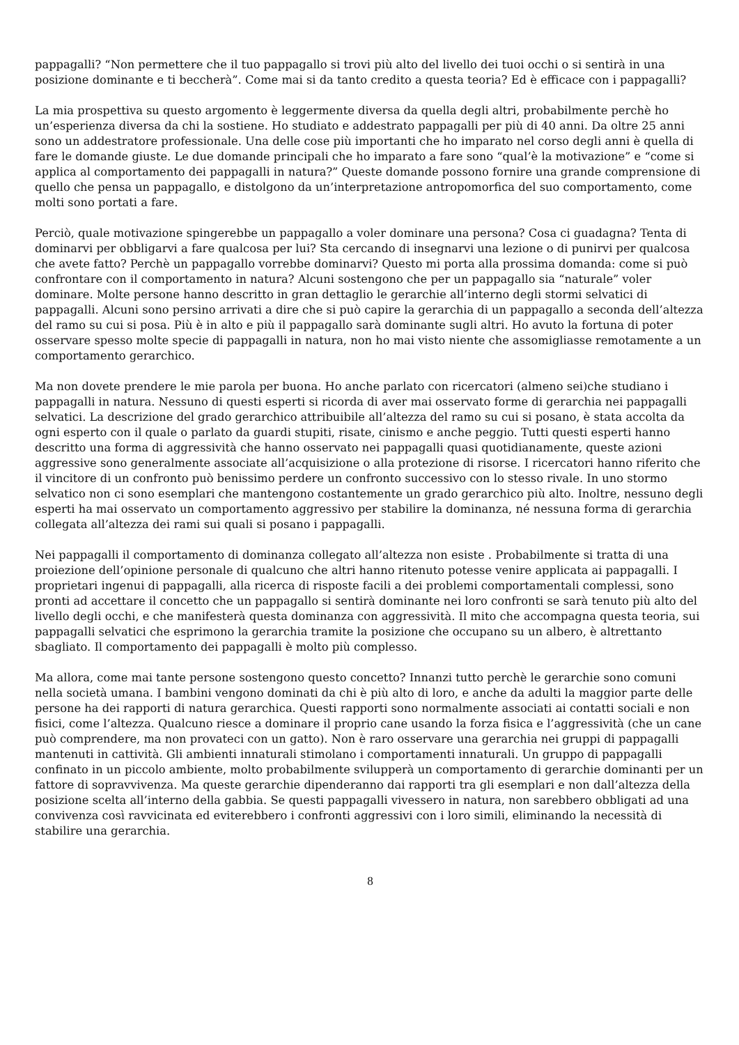pappagalli? “Non permettere che il tuo pappagallo si trovi più alto del livello dei tuoi occhi o si sentirà in una posizione dominante e ti beccherà”. Come mai si da tanto credito a questa teoria? Ed è efficace con i pappagalli?
La mia prospettiva su questo argomento è leggermente diversa da quella degli altri, probabilmente perchè ho un’esperienza diversa da chi la sostiene. Ho studiato e addestrato pappagalli per più di 40 anni. Da oltre 25 anni sono un addestratore professionale. Una delle cose più importanti che ho imparato nel corso degli anni è quella di fare le domande giuste. Le due domande principali che ho imparato a fare sono “qual’è la motivazione” e “come si applica al comportamento dei pappagalli in natura?” Queste domande possono fornire una grande comprensione di quello che pensa un pappagallo, e distolgono da un’interpretazione antropomorfica del suo comportamento, come molti sono portati a fare.
Perciò, quale motivazione spingerebbe un pappagallo a voler dominare una persona? Cosa ci guadagna? Tenta di dominarvi per obbligarvi a fare qualcosa per lui? Sta cercando di insegnarvi una lezione o di punirvi per qualcosa che avete fatto? Perchè un pappagallo vorrebbe dominarvi? Questo mi porta alla prossima domanda: come si può confrontare con il comportamento in natura? Alcuni sostengono che per un pappagallo sia “naturale” voler dominare. Molte persone hanno descritto in gran dettaglio le gerarchie all’interno degli stormi selvatici di pappagalli. Alcuni sono persino arrivati a dire che si può capire la gerarchia di un pappagallo a seconda dell’altezza del ramo su cui si posa. Più è in alto e più il pappagallo sarà dominante sugli altri. Ho avuto la fortuna di poter osservare spesso molte specie di pappagalli in natura, non ho mai visto niente che assomigliasse remotamente a un comportamento gerarchico.
Ma non dovete prendere le mie parola per buona. Ho anche parlato con ricercatori (almeno sei)che studiano i pappagalli in natura. Nessuno di questi esperti si ricorda di aver mai osservato forme di gerarchia nei pappagalli selvatici. La descrizione del grado gerarchico attribuibile all’altezza del ramo su cui si posano, è stata accolta da ogni esperto con il quale o parlato da guardi stupiti, risate, cinismo e anche peggio. Tutti questi esperti hanno descritto una forma di aggressività che hanno osservato nei pappagalli quasi quotidianamente, queste azioni aggressive sono generalmente associate all’acquisizione o alla protezione di risorse. I ricercatori hanno riferito che il vincitore di un confronto può benissimo perdere un confronto successivo con lo stesso rivale. In uno stormo selvatico non ci sono esemplari che mantengono costantemente un grado gerarchico più alto. Inoltre, nessuno degli esperti ha mai osservato un comportamento aggressivo per stabilire la dominanza, né nessuna forma di gerarchia collegata all’altezza dei rami sui quali si posano i pappagalli.
Nei pappagalli il comportamento di dominanza collegato all’altezza non esiste . Probabilmente si tratta di una proiezione dell’opinione personale di qualcuno che altri hanno ritenuto potesse venire applicata ai pappagalli. I proprietari ingenui di pappagalli, alla ricerca di risposte facili a dei problemi comportamentali complessi, sono pronti ad accettare il concetto che un pappagallo si sentirà dominante nei loro confronti se sarà tenuto più alto del livello degli occhi, e che manifesterà questa dominanza con aggressività. Il mito che accompagna questa teoria, sui pappagalli selvatici che esprimono la gerarchia tramite la posizione che occupano su un albero, è altrettanto sbagliato. Il comportamento dei pappagalli è molto più complesso.
Ma allora, come mai tante persone sostengono questo concetto? Innanzi tutto perchè le gerarchie sono comuni nella società umana. I bambini vengono dominati da chi è più alto di loro, e anche da adulti la maggior parte delle persone ha dei rapporti di natura gerarchica. Questi rapporti sono normalmente associati ai contatti sociali e non fisici, come l’altezza. Qualcuno riesce a dominare il proprio cane usando la forza fisica e l’aggressività (che un cane può comprendere, ma non provateci con un gatto). Non è raro osservare una gerarchia nei gruppi di pappagalli mantenuti in cattività. Gli ambienti innaturali stimolano i comportamenti innaturali. Un gruppo di pappagalli confinato in un piccolo ambiente, molto probabilmente svilupperà un comportamento di gerarchie dominanti per un fattore di sopravvivenza. Ma queste gerarchie dipenderanno dai rapporti tra gli esemplari e non dall’altezza della posizione scelta all’interno della gabbia. Se questi pappagalli vivessero in natura, non sarebbero obbligati ad una convivenza così ravvicinata ed eviterebbero i confronti aggressivi con i loro simili, eliminando la necessità di stabilire una gerarchia.
8